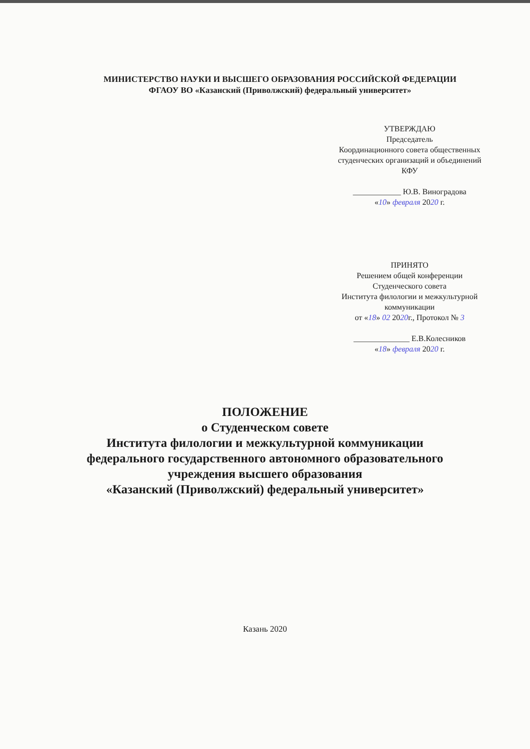МИНИСТЕРСТВО НАУКИ И ВЫСШЕГО ОБРАЗОВАНИЯ РОССИЙСКОЙ ФЕДЕРАЦИИ
ФГАОУ ВО «Казанский (Приволжский) федеральный университет»
УТВЕРЖДАЮ
Председатель
Координационного совета общественных
студенческих организаций и объединений
КФУ
____________ Ю.В. Виноградова
«10» февраля 2020 г.
ПРИНЯТО
Решением общей конференции
Студенческого совета
Института филологии и межкультурной
коммуникации
от «18» 02 2020г., Протокол № 3
______________ Е.В.Колесников
«18» февраля 2020 г.
ПОЛОЖЕНИЕ
о Студенческом совете
Института филологии и межкультурной коммуникации
федерального государственного автономного образовательного
учреждения высшего образования
«Казанский (Приволжский) федеральный университет»
Казань 2020